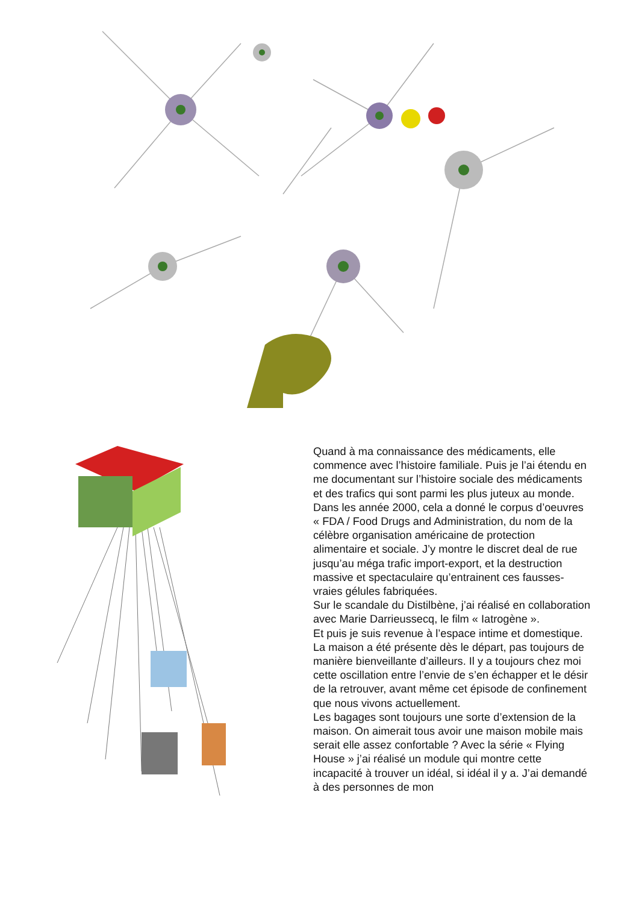Quand à ma connaissance des médicaments, elle commence avec l’histoire familiale. Puis je l’ai étendu en me documentant sur l’histoire sociale des médicaments et des trafics qui sont parmi les plus juteux au monde. Dans les année 2000, cela a donné le corpus d’oeuvres « FDA / Food Drugs and Administration, du nom de la célèbre organisation américaine de protection alimentaire et sociale. J’y montre le discret deal de rue jusqu’au méga trafic import-export, et la destruction massive et spectaculaire qu’entrainent ces fausses-vraies gélules fabriquées.
Sur le scandale du Distilbène, j’ai réalisé en collaboration avec Marie Darrieussecq, le film « Iatrogène ».
Et puis je suis revenue à l’espace intime et domestique. La maison a été présente dès le départ, pas toujours de manière bienveillante d’ailleurs. Il y a toujours chez moi cette oscillation entre l’envie de s’en échapper et le désir de la retrouver, avant même cet épisode de confinement que nous vivons actuellement.
Les bagages sont toujours une sorte d’extension de la maison. On aimerait tous avoir une maison mobile mais serait elle assez confortable ? Avec la série « Flying House » j’ai réalisé un module qui montre cette incapacité à trouver un idéal, si idéal il y a. J’ai demandé à des personnes de mon